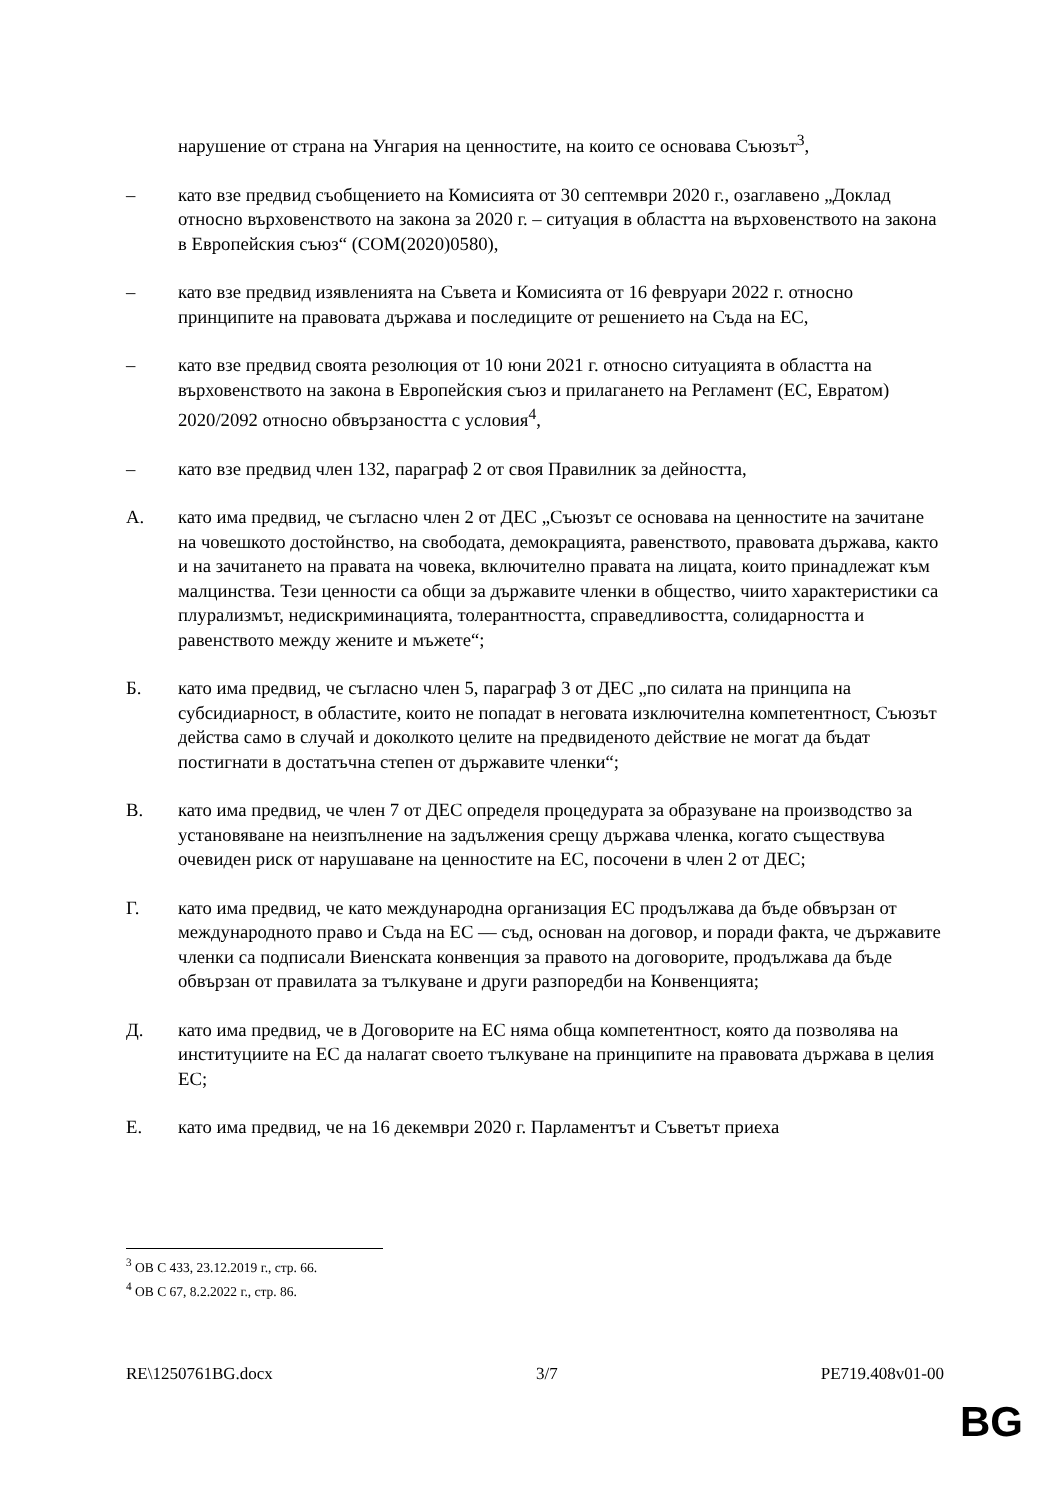нарушение от страна на Унгария на ценностите, на които се основава Съюзът<sup>3</sup>,
– като взе предвид съобщението на Комисията от 30 септември 2020 г., озаглавено „Доклад относно върховенството на закона за 2020 г. – ситуация в областта на върховенството на закона в Европейския съюз“ (COM(2020)0580),
– като взе предвид изявленията на Съвета и Комисията от 16 февруари 2022 г. относно принципите на правовата държава и последиците от решението на Съда на ЕС,
– като взе предвид своята резолюция от 10 юни 2021 г. относно ситуацията в областта на върховенството на закона в Европейския съюз и прилагането на Регламент (ЕС, Евратом) 2020/2092 относно обвързаността с условия<sup>4</sup>,
– като взе предвид член 132, параграф 2 от своя Правилник за дейността,
A. като има предвид, че съгласно член 2 от ДЕС „Съюзът се основава на ценностите на зачитане на човешкото достойнство, на свободата, демокрацията, равенството, правовата държава, както и на зачитането на правата на човека, включително правата на лицата, които принадлежат към малцинства. Тези ценности са общи за държавите членки в общество, чиито характеристики са плурализмът, недискриминацията, толерантността, справедливостта, солидарността и равенството между жените и мъжете“;
Б. като има предвид, че съгласно член 5, параграф 3 от ДЕС „по силата на принципа на субсидиарност, в областите, които не попадат в неговата изключителна компетентност, Съюзът действа само в случай и доколкото целите на предвиденото действие не могат да бъдат постигнати в достатъчна степен от държавите членки“;
В. като има предвид, че член 7 от ДЕС определя процедурата за образуване на производство за установяване на неизпълнение на задължения срещу държава членка, когато съществува очевиден риск от нарушаване на ценностите на ЕС, посочени в член 2 от ДЕС;
Г. като има предвид, че като международна организация ЕС продължава да бъде обвързан от международното право и Съда на ЕС — съд, основан на договор, и поради факта, че държавите членки са подписали Виенската конвенция за правото на договорите, продължава да бъде обвързан от правилата за тълкуване и други разпоредби на Конвенцията;
Д. като има предвид, че в Договорите на ЕС няма обща компетентност, която да позволява на институциите на ЕС да налагат своето тълкуване на принципите на правовата държава в целия ЕС;
Е. като има предвид, че на 16 декември 2020 г. Парламентът и Съветът приеха
<sup>3</sup> ОВ C 433, 23.12.2019 г., стр. 66.
<sup>4</sup> ОВ C 67, 8.2.2022 г., стр. 86.
RE\1250761BG.docx 3/7 PE719.408v01-00
BG